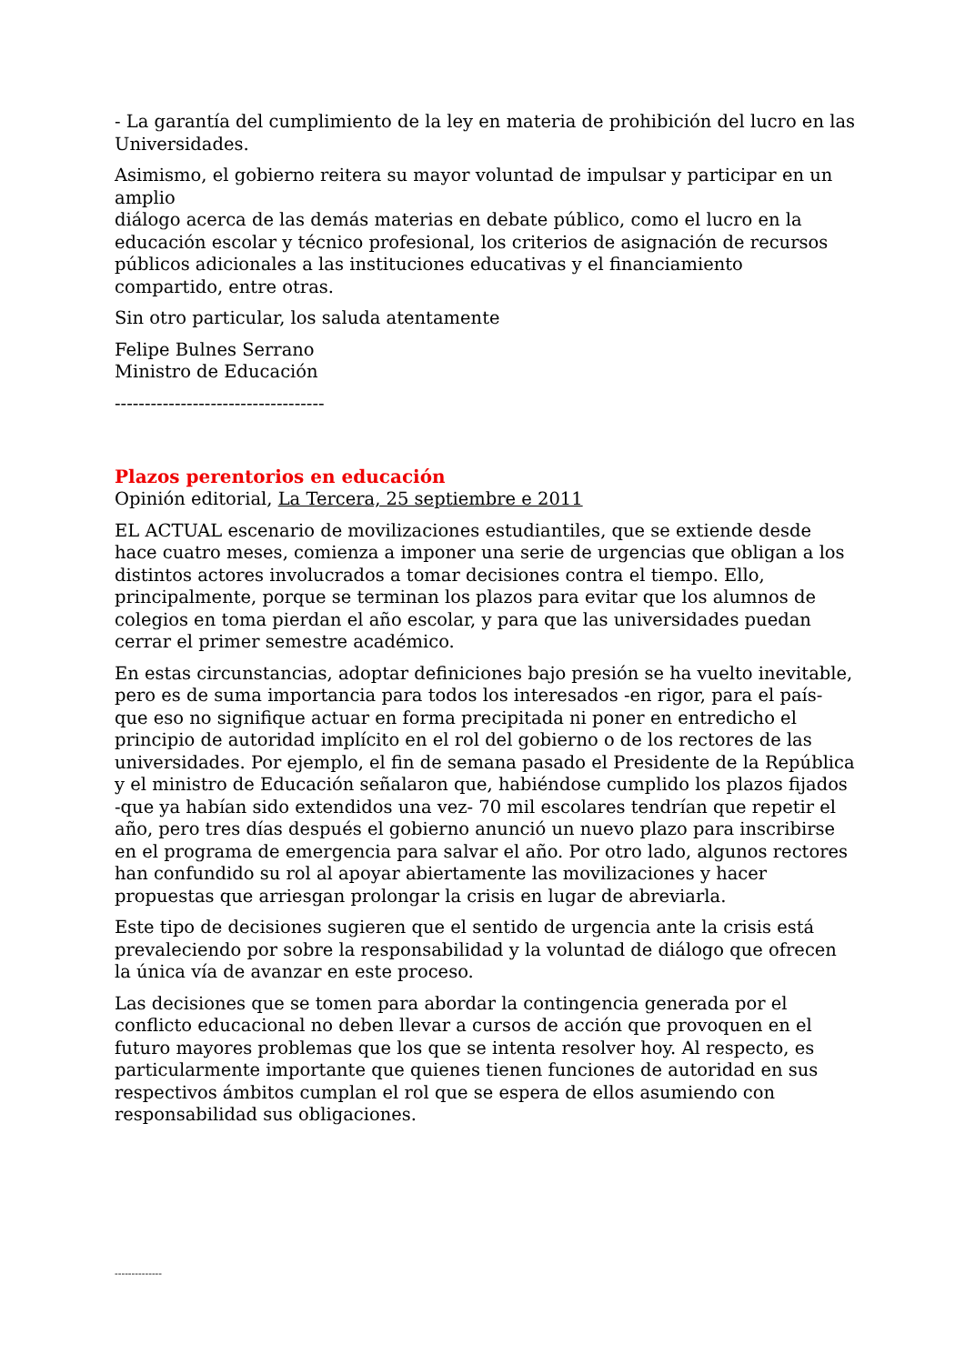- La garantía del cumplimiento de la ley en materia de prohibición del lucro en las Universidades.
Asimismo, el gobierno reitera su mayor voluntad de impulsar y participar en un amplio
diálogo acerca de las demás materias en debate público, como el lucro en la educación escolar y técnico profesional, los criterios de asignación de recursos públicos adicionales a las instituciones educativas y el financiamiento compartido, entre otras.
Sin otro particular, los saluda atentamente
Felipe Bulnes Serrano
Ministro de Educación
-----------------------------------
Plazos perentorios en educación
Opinión editorial, La Tercera, 25 septiembre e 2011
EL ACTUAL escenario de movilizaciones estudiantiles, que se extiende desde hace cuatro meses, comienza a imponer una serie de urgencias que obligan a los distintos actores involucrados a tomar decisiones contra el tiempo. Ello, principalmente, porque se terminan los plazos para evitar que los alumnos de colegios en toma pierdan el año escolar, y para que las universidades puedan cerrar el primer semestre académico.
En estas circunstancias, adoptar definiciones bajo presión se ha vuelto inevitable, pero es de suma importancia para todos los interesados -en rigor, para el país- que eso no signifique actuar en forma precipitada ni poner en entredicho el principio de autoridad implícito en el rol del gobierno o de los rectores de las universidades. Por ejemplo, el fin de semana pasado el Presidente de la República y el ministro de Educación señalaron que, habiéndose cumplido los plazos fijados -que ya habían sido extendidos una vez- 70 mil escolares tendrían que repetir el año, pero tres días después el gobierno anunció un nuevo plazo para inscribirse en el programa de emergencia para salvar el año. Por otro lado, algunos rectores han confundido su rol al apoyar abiertamente las movilizaciones y hacer propuestas que arriesgan prolongar la crisis en lugar de abreviarla.
Este tipo de decisiones sugieren que el sentido de urgencia ante la crisis está prevaleciendo por sobre la responsabilidad y la voluntad de diálogo que ofrecen la única vía de avanzar en este proceso.
Las decisiones que se tomen para abordar la contingencia generada por el conflicto educacional no deben llevar a cursos de acción que provoquen en el futuro mayores problemas que los que se intenta resolver hoy. Al respecto, es particularmente importante que quienes tienen funciones de autoridad en sus respectivos ámbitos cumplan el rol que se espera de ellos asumiendo con responsabilidad sus obligaciones.
--------------